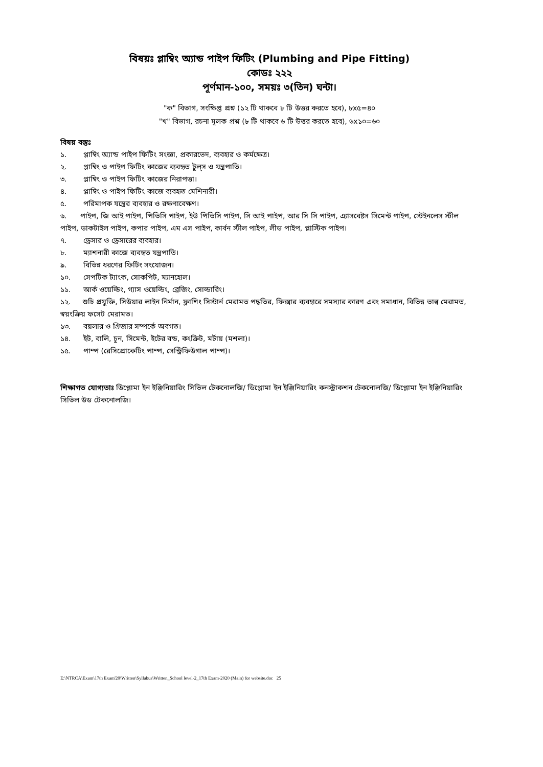বিষয়ঃ প্লাম্বিং অ্যান্ড পাইপ ফিটিং (Plumbing and Pipe Fitting)
কোডঃ ২২২
পূর্ণমান-১০০, সময়ঃ ৩(তিন) ঘন্টা।
"ক" বিভাগ, সংক্ষিপ্ত প্রশ্ন (১২ টি থাকবে ৮ টি উত্তর করতে হবে), ৮x৫=৪০
"খ" বিভাগ, রচনা মূলক প্রশ্ন (৮ টি থাকবে ৬ টি উত্তর করতে হবে), ৬x১০=৬০
বিষয় বস্তুঃ
১. প্লাম্বিং অ্যান্ড পাইপ ফিটিং সংজ্ঞা, প্রকারভেদ, ব্যবহার ও কর্মক্ষেত্র।
২. প্লাম্বিং ও পাইপ ফিটিং কাজের ব্যবহৃত টুল্‌স ও যন্ত্রপাতি।
৩. প্লাম্বিং ও পাইপ ফিটিং কাজের নিরাপত্তা।
৪. প্লাম্বিং ও পাইপ ফিটিং কাজে ব্যবহৃত মেশিনারী।
৫. পরিমাপক যন্ত্রের ব্যবহার ও রক্ষণাবেক্ষণ।
৬. পাইপ, জি আই পাইপ, পিভিসি পাইপ, ইউ পিভিসি পাইপ, সি আই পাইপ, আর সি সি পাইপ, এ্যাসবেষ্টস সিমেন্ট পাইপ, স্টেইনলেস স্টীল পাইপ, ডাকটাইল পাইপ, কপার পাইপ, এম এস পাইপ, কার্বন স্টীল পাইপ, লীড পাইপ, প্লাস্টিক পাইপ।
৭. ড্রেসার ও ড্রেসারের ব্যবহার।
৮. ম্যাশনারী কাজে ব্যবহৃত যন্ত্রপাতি।
৯. বিভিন্ন ধরণের ফিটিং সংযোজন।
১০. সেপটিক ট্যাংক, সোকপিট, ম্যানহোল।
১১. আর্ক ওয়েল্ডিং, গ্যাস ওয়েল্ডিং, ব্রেজিং, সোল্ডারিং।
১২. শুচি প্রযুক্তি, সিউয়ার লাইন নির্মান, ফ্লাশিং সিস্টার্ন মেরামত পদ্ধতির, ফিক্সার ব্যবহারে সমস্যার কারণ এবং সমাধান, বিভিন্ন ভাল্ব মেরামত, স্বয়ংক্রিয় ফসেট মেরামত।
১৩. বয়লার ও গ্রিজার সম্পর্কে অবগত।
১৪. ইট, বালি, চুন, সিমেন্ট, ইটের বন্ড, কংক্রিট, মর্টায় (মশলা)।
১৫. পাম্প (রেসিপ্রোকেটিং পাম্প, সেন্ট্রিফিউগাল পাম্প)।
শিক্ষাগত যোগ্যতাঃ ডিপ্লোমা ইন ইঞ্জিনিয়ারিং সিভিল টেকনোলজি/ ডিপ্লোমা ইন ইঞ্জিনিয়ারিং কনস্ট্রাকশন টেকনোলজি/ ডিপ্লোমা ইন ইঞ্জিনিয়ারিং সিভিল উড টেকনোলজি।
E:\NTRCA\Exam\17th Exam'20\Written\Syllabus\Written_School level-2_17th Exam-2020 (Main) for website.doc 25